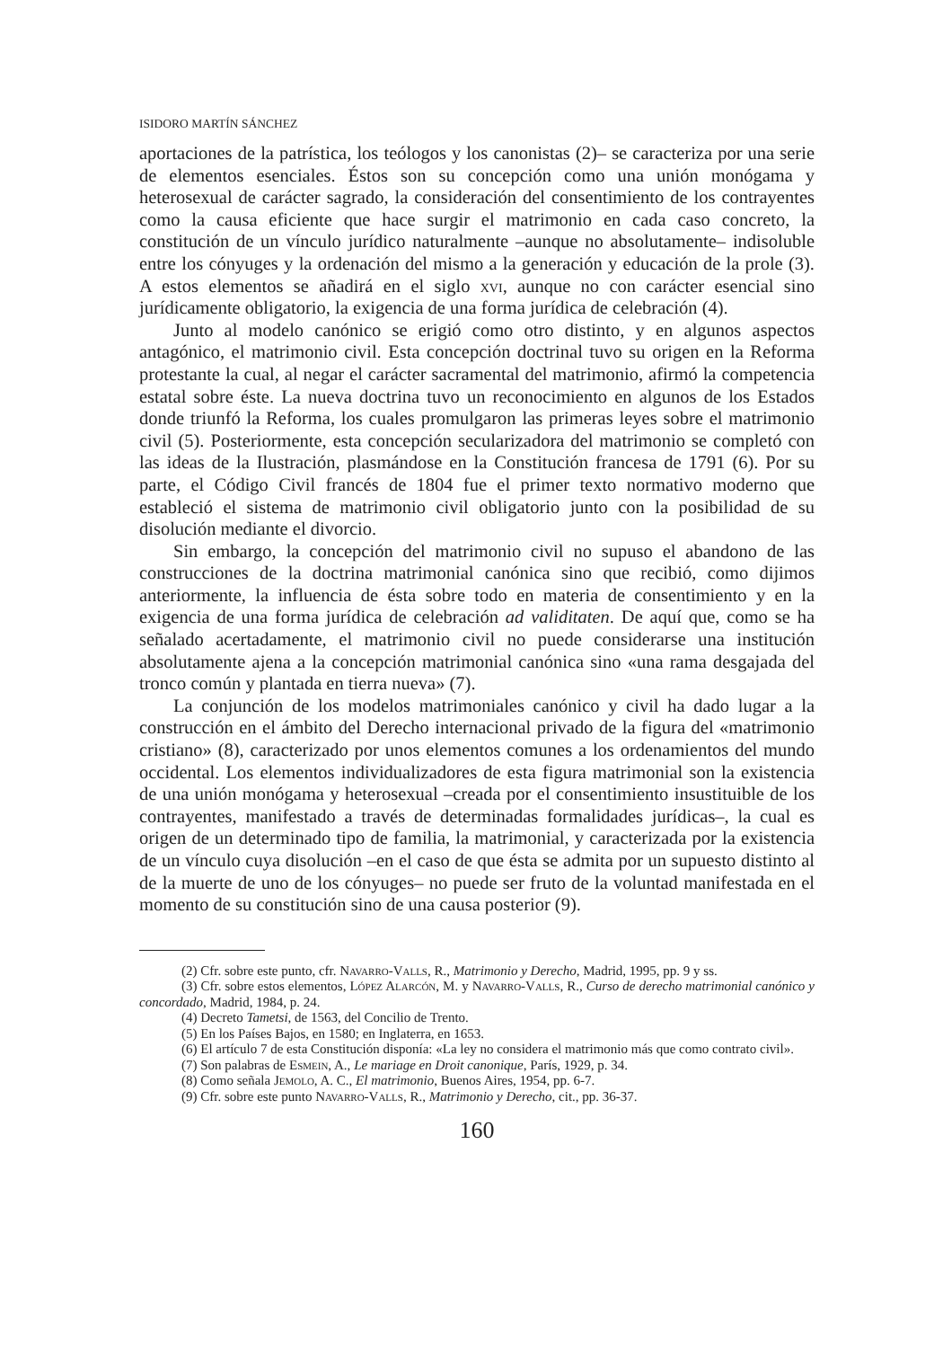ISIDORO MARTÍN SÁNCHEZ
aportaciones de la patrística, los teólogos y los canonistas (2)– se caracteriza por una serie de elementos esenciales. Éstos son su concepción como una unión monógama y heterosexual de carácter sagrado, la consideración del consentimiento de los contrayentes como la causa eficiente que hace surgir el matrimonio en cada caso concreto, la constitución de un vínculo jurídico naturalmente –aunque no absolutamente– indisoluble entre los cónyuges y la ordenación del mismo a la generación y educación de la prole (3). A estos elementos se añadirá en el siglo xvi, aunque no con carácter esencial sino jurídicamente obligatorio, la exigencia de una forma jurídica de celebración (4).
Junto al modelo canónico se erigió como otro distinto, y en algunos aspectos antagónico, el matrimonio civil. Esta concepción doctrinal tuvo su origen en la Reforma protestante la cual, al negar el carácter sacramental del matrimonio, afirmó la competencia estatal sobre éste. La nueva doctrina tuvo un reconocimiento en algunos de los Estados donde triunfó la Reforma, los cuales promulgaron las primeras leyes sobre el matrimonio civil (5). Posteriormente, esta concepción secularizadora del matrimonio se completó con las ideas de la Ilustración, plasmándose en la Constitución francesa de 1791 (6). Por su parte, el Código Civil francés de 1804 fue el primer texto normativo moderno que estableció el sistema de matrimonio civil obligatorio junto con la posibilidad de su disolución mediante el divorcio.
Sin embargo, la concepción del matrimonio civil no supuso el abandono de las construcciones de la doctrina matrimonial canónica sino que recibió, como dijimos anteriormente, la influencia de ésta sobre todo en materia de consentimiento y en la exigencia de una forma jurídica de celebración ad validitaten. De aquí que, como se ha señalado acertadamente, el matrimonio civil no puede considerarse una institución absolutamente ajena a la concepción matrimonial canónica sino «una rama desgajada del tronco común y plantada en tierra nueva» (7).
La conjunción de los modelos matrimoniales canónico y civil ha dado lugar a la construcción en el ámbito del Derecho internacional privado de la figura del «matrimonio cristiano» (8), caracterizado por unos elementos comunes a los ordenamientos del mundo occidental. Los elementos individualizadores de esta figura matrimonial son la existencia de una unión monógama y heterosexual –creada por el consentimiento insustituible de los contrayentes, manifestado a través de determinadas formalidades jurídicas–, la cual es origen de un determinado tipo de familia, la matrimonial, y caracterizada por la existencia de un vínculo cuya disolución –en el caso de que ésta se admita por un supuesto distinto al de la muerte de uno de los cónyuges– no puede ser fruto de la voluntad manifestada en el momento de su constitución sino de una causa posterior (9).
(2) Cfr. sobre este punto, cfr. Navarro-Valls, R., Matrimonio y Derecho, Madrid, 1995, pp. 9 y ss.
(3) Cfr. sobre estos elementos, López Alarcón, M. y Navarro-Valls, R., Curso de derecho matrimonial canónico y concordado, Madrid, 1984, p. 24.
(4) Decreto Tametsi, de 1563, del Concilio de Trento.
(5) En los Países Bajos, en 1580; en Inglaterra, en 1653.
(6) El artículo 7 de esta Constitución disponía: «La ley no considera el matrimonio más que como contrato civil».
(7) Son palabras de Esmein, A., Le mariage en Droit canonique, París, 1929, p. 34.
(8) Como señala Jemolo, A. C., El matrimonio, Buenos Aires, 1954, pp. 6-7.
(9) Cfr. sobre este punto Navarro-Valls, R., Matrimonio y Derecho, cit., pp. 36-37.
160